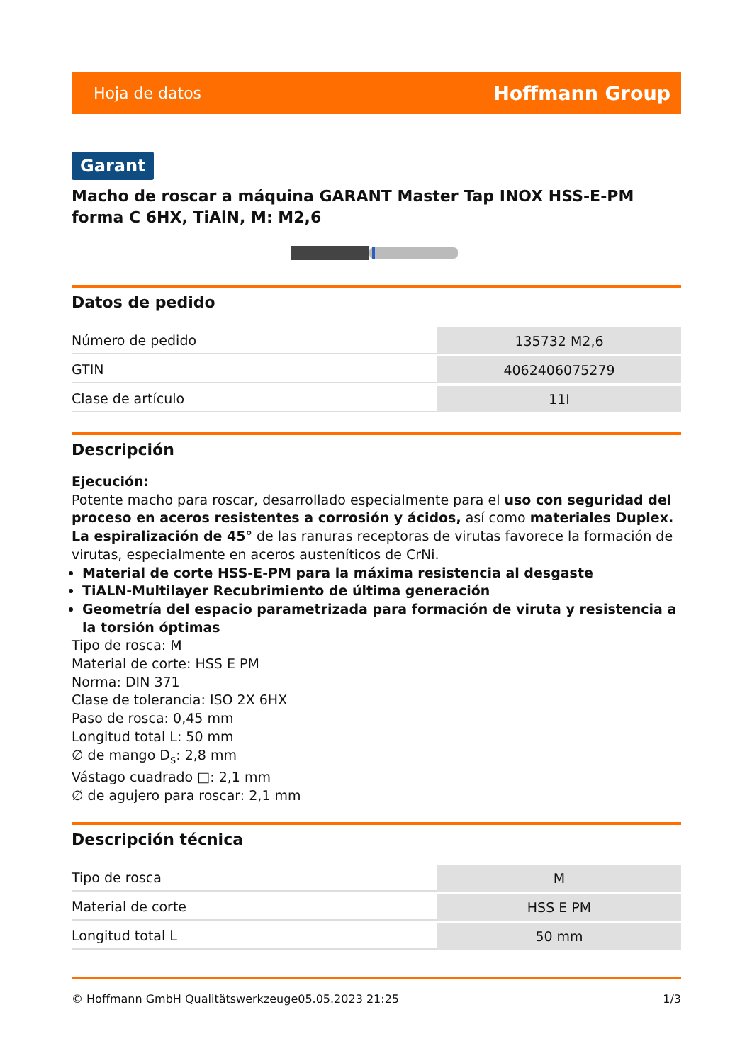Hoja de datos Hoffmann Group
Garant
Macho de roscar a máquina GARANT Master Tap INOX HSS-E-PM forma C 6HX, TiAlN, M: M2,6
Datos de pedido
| Número de pedido | 135732 M2,6 |
| GTIN | 4062406075279 |
| Clase de artículo | 11I |
Descripción
Ejecución:
Potente macho para roscar, desarrollado especialmente para el uso con seguridad del proceso en aceros resistentes a corrosión y ácidos, así como materiales Duplex.
La espiralización de 45° de las ranuras receptoras de virutas favorece la formación de virutas, especialmente en aceros austeníticos de CrNi.
Material de corte HSS-E-PM para la máxima resistencia al desgaste
TiALN-Multilayer Recubrimiento de última generación
Geometría del espacio parametrizada para formación de viruta y resistencia a la torsión óptimas
Tipo de rosca: M
Material de corte: HSS E PM
Norma: DIN 371
Clase de tolerancia: ISO 2X 6HX
Paso de rosca: 0,45 mm
Longitud total L: 50 mm
∅ de mango D<sub>s</sub>: 2,8 mm
Vástago cuadrado □: 2,1 mm
∅ de agujero para roscar: 2,1 mm
Descripción técnica
| Tipo de rosca | M |
| Material de corte | HSS E PM |
| Longitud total L | 50 mm |
© Hoffmann GmbH Qualitätswerkzeuge 05.05.2023 21:25 1/3